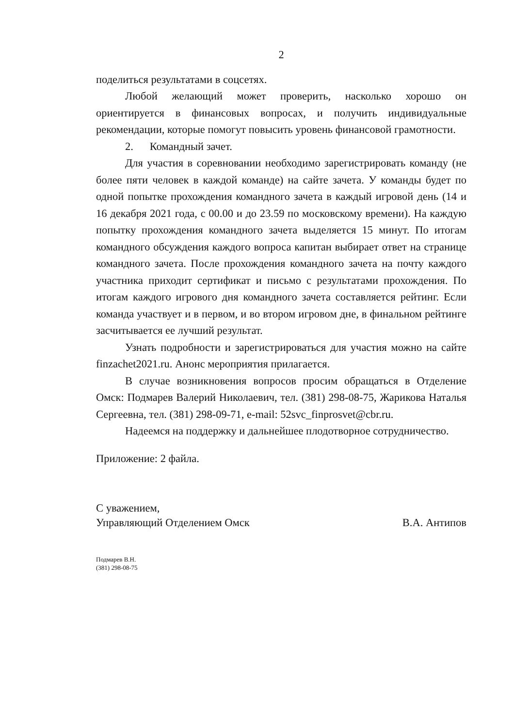2
поделиться результатами в соцсетях.
Любой желающий может проверить, насколько хорошо он ориентируется в финансовых вопросах, и получить индивидуальные рекомендации, которые помогут повысить уровень финансовой грамотности.
2. Командный зачет.
Для участия в соревновании необходимо зарегистрировать команду (не более пяти человек в каждой команде) на сайте зачета. У команды будет по одной попытке прохождения командного зачета в каждый игровой день (14 и 16 декабря 2021 года, с 00.00 и до 23.59 по московскому времени). На каждую попытку прохождения командного зачета выделяется 15 минут. По итогам командного обсуждения каждого вопроса капитан выбирает ответ на странице командного зачета. После прохождения командного зачета на почту каждого участника приходит сертификат и письмо с результатами прохождения. По итогам каждого игрового дня командного зачета составляется рейтинг. Если команда участвует и в первом, и во втором игровом дне, в финальном рейтинге засчитывается ее лучший результат.
Узнать подробности и зарегистрироваться для участия можно на сайте finzachet2021.ru. Анонс мероприятия прилагается.
В случае возникновения вопросов просим обращаться в Отделение Омск: Подмарев Валерий Николаевич, тел. (381) 298-08-75, Жарикова Наталья Сергеевна, тел. (381) 298-09-71, e-mail: 52svc_finprosvet@cbr.ru.
Надеемся на поддержку и дальнейшее плодотворное сотрудничество.
Приложение: 2 файла.
С уважением,
Управляющий Отделением Омск
В.А. Антипов
Подмарев В.Н.
(381) 298-08-75